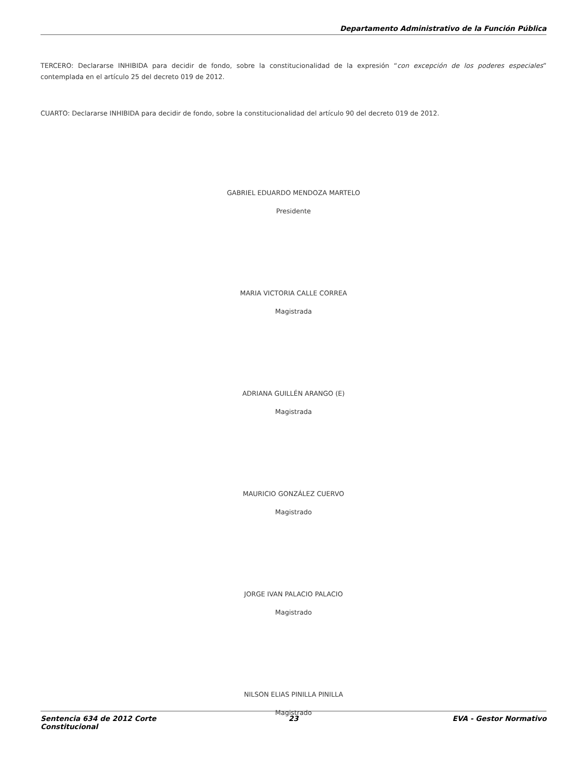Departamento Administrativo de la Función Pública
TERCERO: Declararse INHIBIDA para decidir de fondo, sobre la constitucionalidad de la expresión “con excepción de los poderes especiales” contemplada en el artículo 25 del decreto 019 de 2012.
CUARTO: Declararse INHIBIDA para decidir de fondo, sobre la constitucionalidad del artículo 90 del decreto 019 de 2012.
GABRIEL EDUARDO MENDOZA MARTELO
Presidente
MARIA VICTORIA CALLE CORREA
Magistrada
ADRIANA GUILLÉN ARANGO (E)
Magistrada
MAURICIO GONZÁLEZ CUERVO
Magistrado
JORGE IVAN PALACIO PALACIO
Magistrado
NILSON ELIAS PINILLA PINILLA
Magistrado
Sentencia 634 de 2012 Corte Constitucional
23 EVA - Gestor Normativo